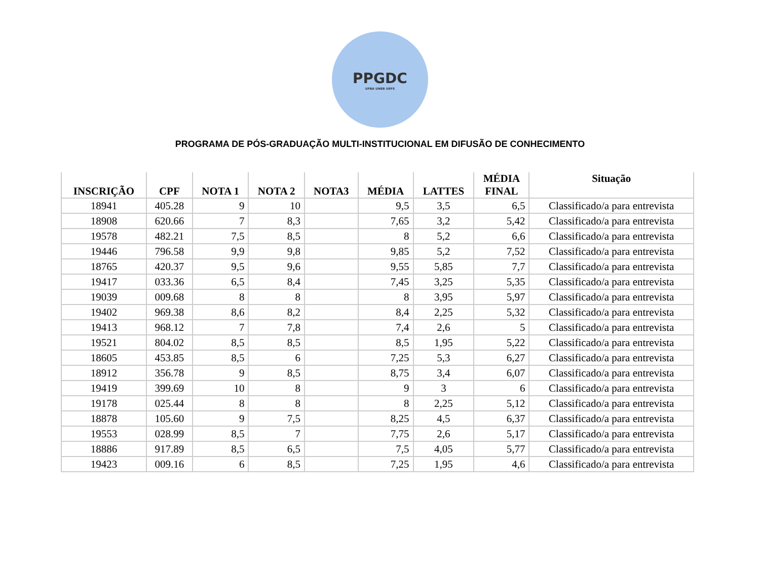PPGDC
UFBA UNEB UEFS
PROGRAMA DE PÓS-GRADUAÇÃO MULTI-INSTITUCIONAL EM DIFUSÃO DE CONHECIMENTO
| INSCRIÇÃO | CPF | NOTA 1 | NOTA 2 | NOTA3 | MÉDIA | LATTES | MÉDIA FINAL | Situação |
| --- | --- | --- | --- | --- | --- | --- | --- | --- |
| 18941 | 405.28 | 9 | 10 | | 9,5 | 3,5 | 6,5 | Classificado/a para entrevista |
| 18908 | 620.66 | 7 | 8,3 | | 7,65 | 3,2 | 5,42 | Classificado/a para entrevista |
| 19578 | 482.21 | 7,5 | 8,5 | | 8 | 5,2 | 6,6 | Classificado/a para entrevista |
| 19446 | 796.58 | 9,9 | 9,8 | | 9,85 | 5,2 | 7,52 | Classificado/a para entrevista |
| 18765 | 420.37 | 9,5 | 9,6 | | 9,55 | 5,85 | 7,7 | Classificado/a para entrevista |
| 19417 | 033.36 | 6,5 | 8,4 | | 7,45 | 3,25 | 5,35 | Classificado/a para entrevista |
| 19039 | 009.68 | 8 | 8 | | 8 | 3,95 | 5,97 | Classificado/a para entrevista |
| 19402 | 969.38 | 8,6 | 8,2 | | 8,4 | 2,25 | 5,32 | Classificado/a para entrevista |
| 19413 | 968.12 | 7 | 7,8 | | 7,4 | 2,6 | 5 | Classificado/a para entrevista |
| 19521 | 804.02 | 8,5 | 8,5 | | 8,5 | 1,95 | 5,22 | Classificado/a para entrevista |
| 18605 | 453.85 | 8,5 | 6 | | 7,25 | 5,3 | 6,27 | Classificado/a para entrevista |
| 18912 | 356.78 | 9 | 8,5 | | 8,75 | 3,4 | 6,07 | Classificado/a para entrevista |
| 19419 | 399.69 | 10 | 8 | | 9 | 3 | 6 | Classificado/a para entrevista |
| 19178 | 025.44 | 8 | 8 | | 8 | 2,25 | 5,12 | Classificado/a para entrevista |
| 18878 | 105.60 | 9 | 7,5 | | 8,25 | 4,5 | 6,37 | Classificado/a para entrevista |
| 19553 | 028.99 | 8,5 | 7 | | 7,75 | 2,6 | 5,17 | Classificado/a para entrevista |
| 18886 | 917.89 | 8,5 | 6,5 | | 7,5 | 4,05 | 5,77 | Classificado/a para entrevista |
| 19423 | 009.16 | 6 | 8,5 | | 7,25 | 1,95 | 4,6 | Classificado/a para entrevista |